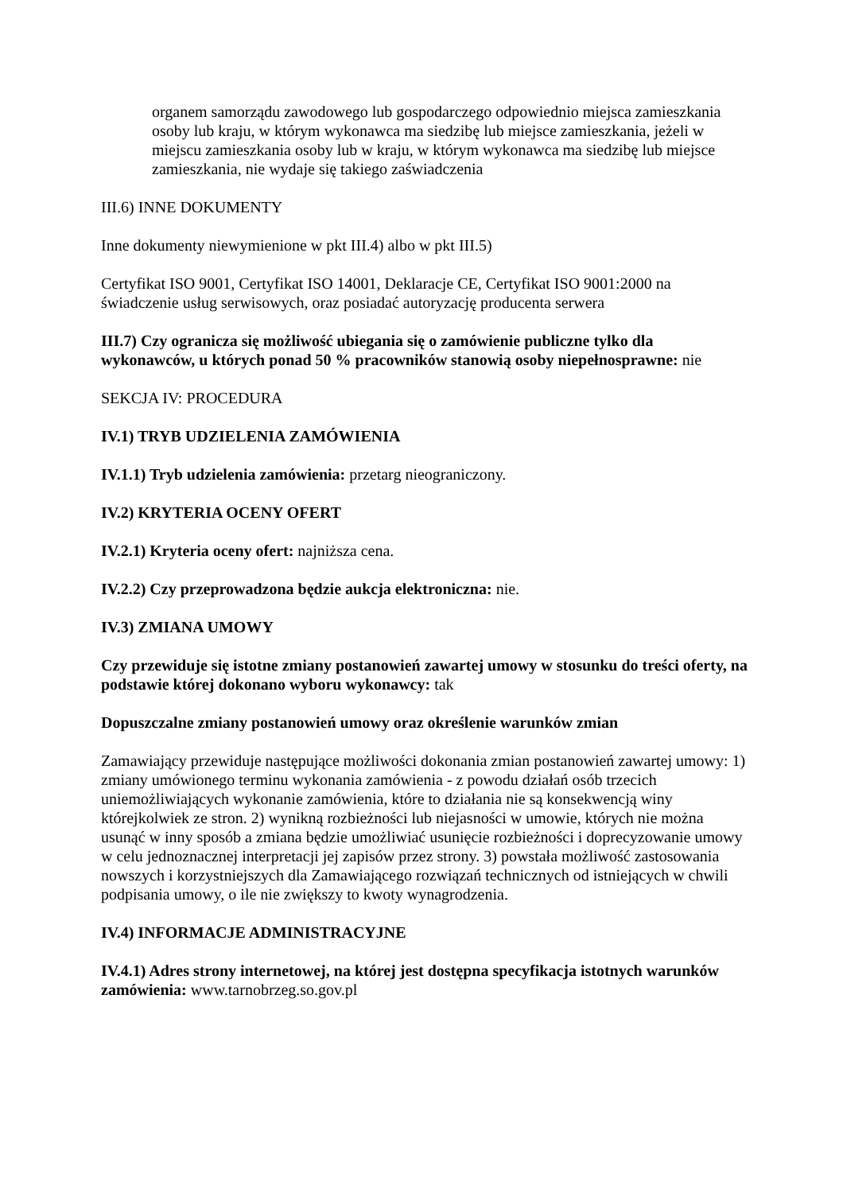organem samorządu zawodowego lub gospodarczego odpowiednio miejsca zamieszkania osoby lub kraju, w którym wykonawca ma siedzibę lub miejsce zamieszkania, jeżeli w miejscu zamieszkania osoby lub w kraju, w którym wykonawca ma siedzibę lub miejsce zamieszkania, nie wydaje się takiego zaświadczenia
III.6) INNE DOKUMENTY
Inne dokumenty niewymienione w pkt III.4) albo w pkt III.5)
Certyfikat ISO 9001, Certyfikat ISO 14001, Deklaracje CE, Certyfikat ISO 9001:2000 na świadczenie usług serwisowych, oraz posiadać autoryzację producenta serwera
III.7) Czy ogranicza się możliwość ubiegania się o zamówienie publiczne tylko dla wykonawców, u których ponad 50 % pracowników stanowią osoby niepełnosprawne: nie
SEKCJA IV: PROCEDURA
IV.1) TRYB UDZIELENIA ZAMÓWIENIA
IV.1.1) Tryb udzielenia zamówienia: przetarg nieograniczony.
IV.2) KRYTERIA OCENY OFERT
IV.2.1) Kryteria oceny ofert: najniższa cena.
IV.2.2) Czy przeprowadzona będzie aukcja elektroniczna: nie.
IV.3) ZMIANA UMOWY
Czy przewiduje się istotne zmiany postanowień zawartej umowy w stosunku do treści oferty, na podstawie której dokonano wyboru wykonawcy: tak
Dopuszczalne zmiany postanowień umowy oraz określenie warunków zmian
Zamawiający przewiduje następujące możliwości dokonania zmian postanowień zawartej umowy: 1) zmiany umówionego terminu wykonania zamówienia - z powodu działań osób trzecich uniemożliwiających wykonanie zamówienia, które to działania nie są konsekwencją winy którejkolwiek ze stron. 2) wynikną rozbieżności lub niejasności w umowie, których nie można usunąć w inny sposób a zmiana będzie umożliwiać usunięcie rozbieżności i doprecyzowanie umowy w celu jednoznacznej interpretacji jej zapisów przez strony. 3) powstała możliwość zastosowania nowszych i korzystniejszych dla Zamawiającego rozwiązań technicznych od istniejących w chwili podpisania umowy, o ile nie zwiększy to kwoty wynagrodzenia.
IV.4) INFORMACJE ADMINISTRACYJNE
IV.4.1) Adres strony internetowej, na której jest dostępna specyfikacja istotnych warunków zamówienia: www.tarnobrzeg.so.gov.pl